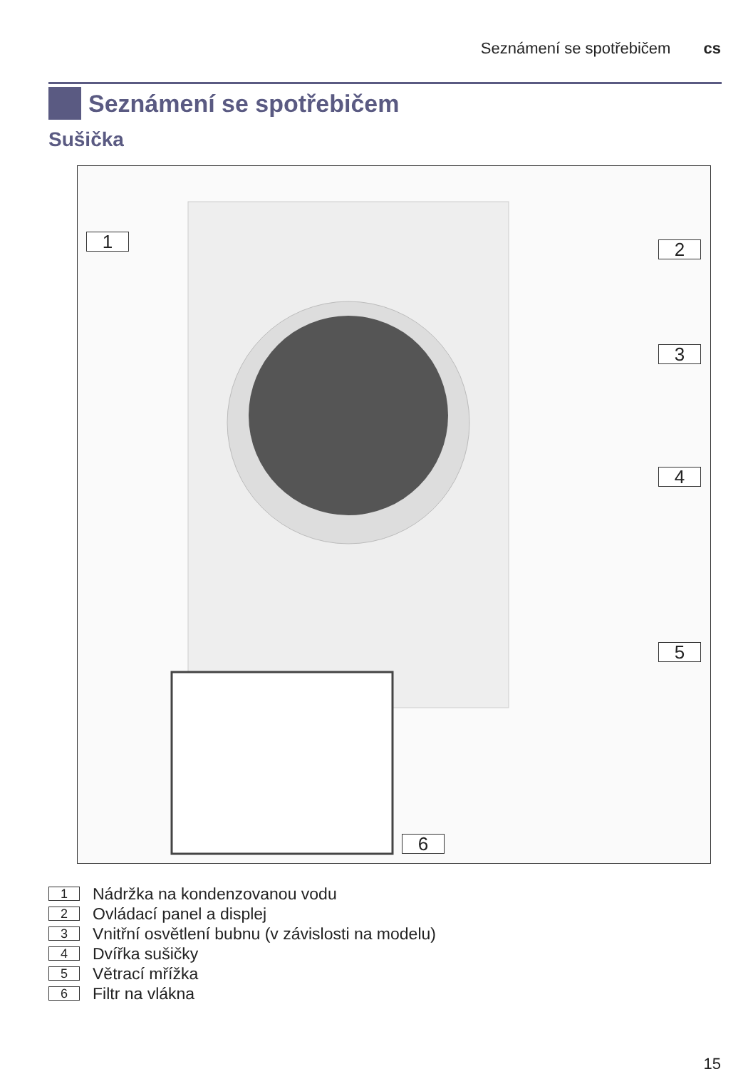Seznámení se spotřebičem cs
Seznámení se spotřebičem
Sušička
1 2
3
4
5
6
1 Nádržka na kondenzovanou vodu
2 Ovládací panel a displej
3 Vnitřní osvětlení bubnu (v závislosti na modelu)
4 Dvířka sušičky
5 Větrací mřížka
6 Filtr na vlákna
15